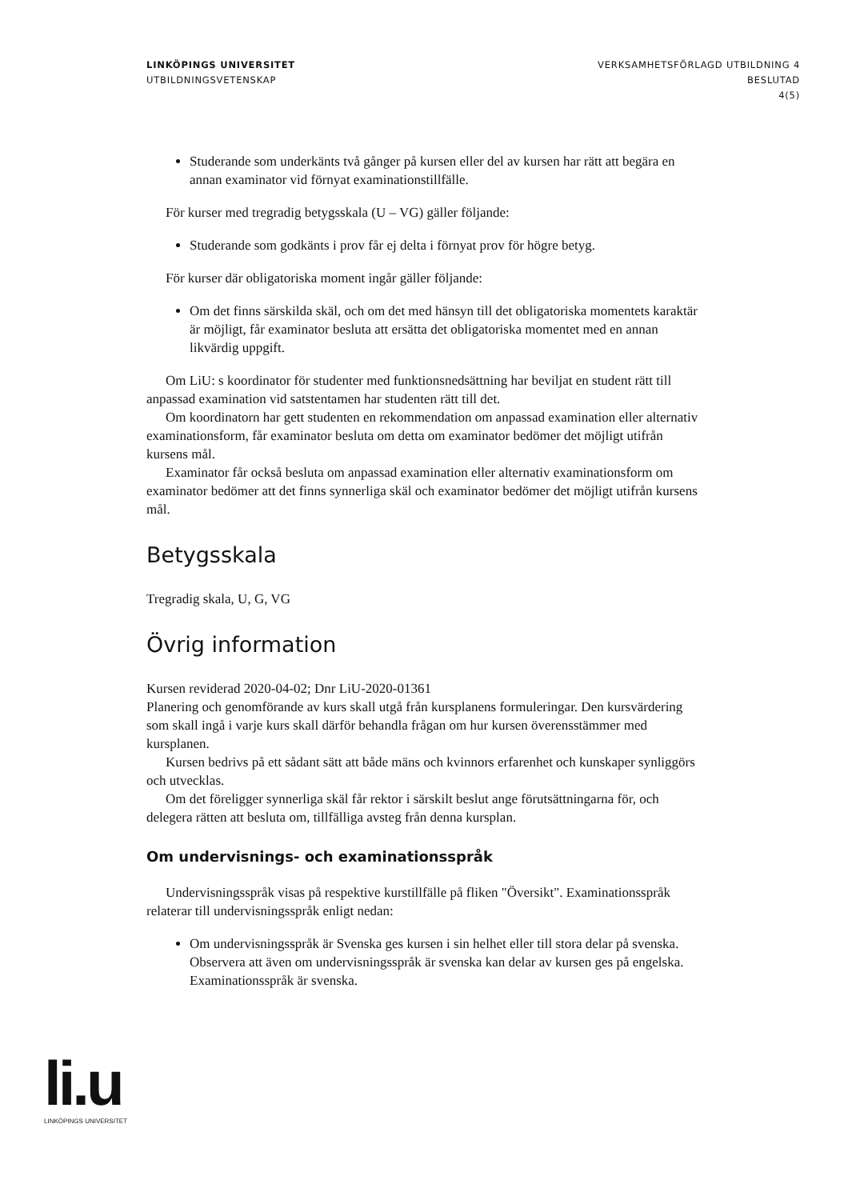LINKÖPINGS UNIVERSITET
UTBILDNINGSVETENSKAP
VERKSAMHETSFÖRLAGD UTBILDNING 4
BESLUTAD
4(5)
Studerande som underkänts två gånger på kursen eller del av kursen har rätt att begära en annan examinator vid förnyat examinationstillfälle.
För kurser med tregradig betygsskala (U – VG) gäller följande:
Studerande som godkänts i prov får ej delta i förnyat prov för högre betyg.
För kurser där obligatoriska moment ingår gäller följande:
Om det finns särskilda skäl, och om det med hänsyn till det obligatoriska momentets karaktär är möjligt, får examinator besluta att ersätta det obligatoriska momentet med en annan likvärdig uppgift.
Om LiU: s koordinator för studenter med funktionsnedsättning har beviljat en student rätt till anpassad examination vid satstentamen har studenten rätt till det.
Om koordinatorn har gett studenten en rekommendation om anpassad examination eller alternativ examinationsform, får examinator besluta om detta om examinator bedömer det möjligt utifrån kursens mål.
Examinator får också besluta om anpassad examination eller alternativ examinationsform om examinator bedömer att det finns synnerliga skäl och examinator bedömer det möjligt utifrån kursens mål.
Betygsskala
Tregradig skala, U, G, VG
Övrig information
Kursen reviderad 2020-04-02; Dnr LiU-2020-01361
Planering och genomförande av kurs skall utgå från kursplanens formuleringar. Den kursvärdering som skall ingå i varje kurs skall därför behandla frågan om hur kursen överensstämmer med kursplanen.
Kursen bedrivs på ett sådant sätt att både mäns och kvinnors erfarenhet och kunskaper synliggörs och utvecklas.
Om det föreligger synnerliga skäl får rektor i särskilt beslut ange förutsättningarna för, och delegera rätten att besluta om, tillfälliga avsteg från denna kursplan.
Om undervisnings- och examinationsspråk
Undervisningsspråk visas på respektive kurstillfälle på fliken "Översikt". Examinationsspråk relaterar till undervisningsspråk enligt nedan:
Om undervisningsspråk är Svenska ges kursen i sin helhet eller till stora delar på svenska. Observera att även om undervisningsspråk är svenska kan delar av kursen ges på engelska. Examinationsspråk är svenska.
li.u
LINKÖPINGS UNIVERSITET